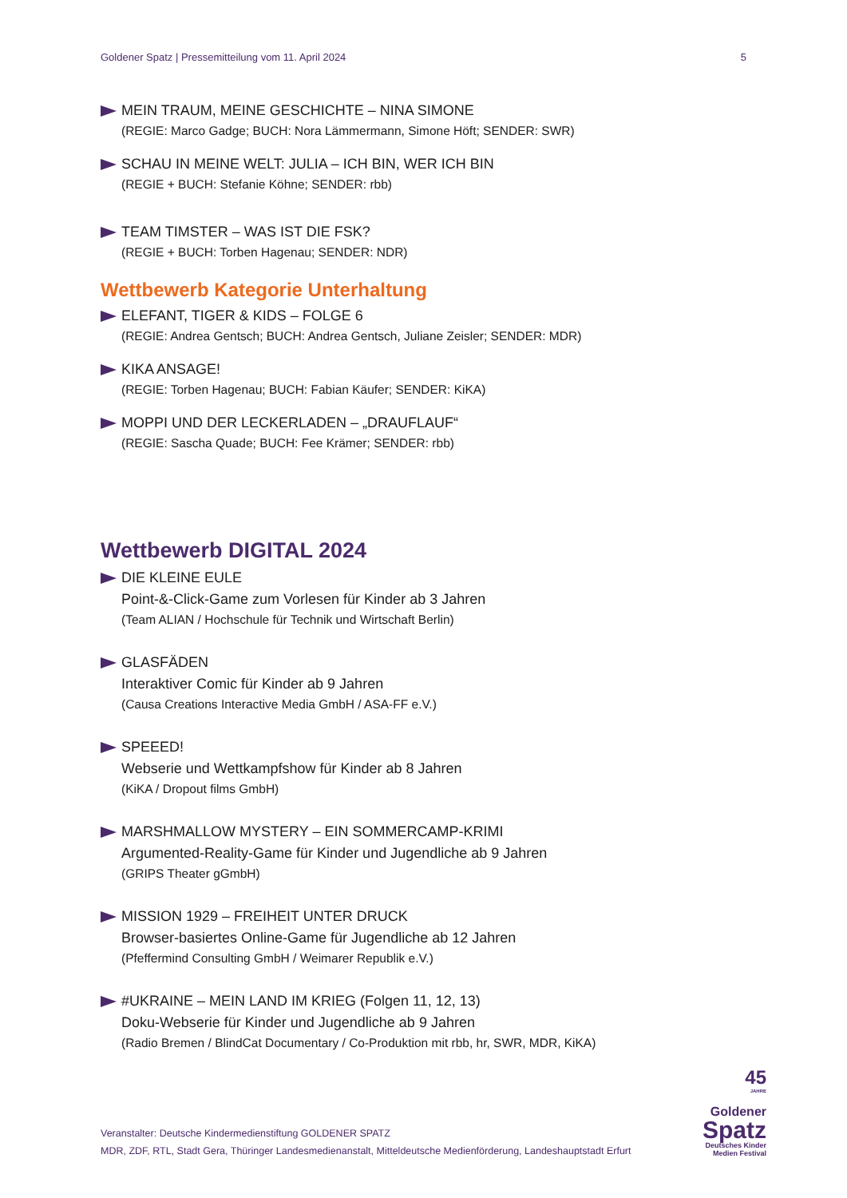Goldener Spatz | Pressemitteilung vom 11. April 2024 5
MEIN TRAUM, MEINE GESCHICHTE – NINA SIMONE
(REGIE: Marco Gadge; BUCH: Nora Lämmermann, Simone Höft; SENDER: SWR)
SCHAU IN MEINE WELT: JULIA – ICH BIN, WER ICH BIN
(REGIE + BUCH: Stefanie Köhne; SENDER: rbb)
TEAM TIMSTER – WAS IST DIE FSK?
(REGIE + BUCH: Torben Hagenau; SENDER: NDR)
Wettbewerb Kategorie Unterhaltung
ELEFANT, TIGER & KIDS – FOLGE 6
(REGIE: Andrea Gentsch; BUCH: Andrea Gentsch, Juliane Zeisler; SENDER: MDR)
KIKA ANSAGE!
(REGIE: Torben Hagenau; BUCH: Fabian Käufer; SENDER: KiKA)
MOPPI UND DER LECKERLADEN – „DRAUFLAUF“
(REGIE: Sascha Quade; BUCH: Fee Krämer; SENDER: rbb)
Wettbewerb DIGITAL 2024
DIE KLEINE EULE
Point-&-Click-Game zum Vorlesen für Kinder ab 3 Jahren
(Team ALIAN / Hochschule für Technik und Wirtschaft Berlin)
GLASFÄDEN
Interaktiver Comic für Kinder ab 9 Jahren
(Causa Creations Interactive Media GmbH / ASA-FF e.V.)
SPEEED!
Webserie und Wettkampfshow für Kinder ab 8 Jahren
(KiKA / Dropout films GmbH)
MARSHMALLOW MYSTERY – EIN SOMMERCAMP-KRIMI
Argumented-Reality-Game für Kinder und Jugendliche ab 9 Jahren
(GRIPS Theater gGmbH)
MISSION 1929 – FREIHEIT UNTER DRUCK
Browser-basiertes Online-Game für Jugendliche ab 12 Jahren
(Pfeffermind Consulting GmbH / Weimarer Republik e.V.)
#UKRAINE – MEIN LAND IM KRIEG (Folgen 11, 12, 13)
Doku-Webserie für Kinder und Jugendliche ab 9 Jahren
(Radio Bremen / BlindCat Documentary / Co-Produktion mit rbb, hr, SWR, MDR, KiKA)
Veranstalter: Deutsche Kindermedienstiftung GOLDENER SPATZ
MDR, ZDF, RTL, Stadt Gera, Thüringer Landesmedienanstalt, Mitteldeutsche Medienförderung, Landeshauptstadt Erfurt
45
JAHRE
Goldener
Spatz
Deutsches Kinder
Medien Festival